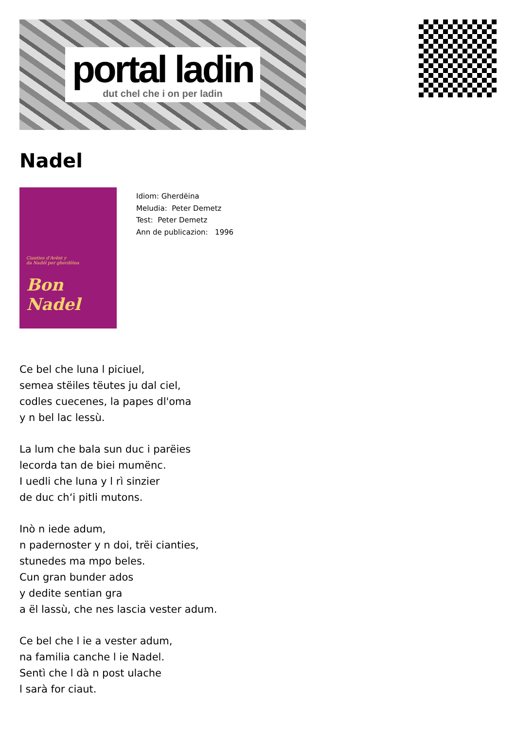portal ladin
dut chel che i on per ladin
Nadel
Cianties d'Avënt y
da Nadél per gherdëina
Bon Nadel
Idiom: Gherdëina
Meludia: Peter Demetz
Test: Peter Demetz
Ann de publicazion: 1996
Ce bel che luna l piciuel,
semea stëiles tëutes ju dal ciel,
codles cuecenes, la papes dl'oma
y n bel lac lessù.
La lum che bala sun duc i parëies
lecorda tan de biei mumënc.
I uedli che luna y l rì sinzier
de duc ch‘i pitli mutons.
Inò n iede adum,
n padernoster y n doi, trëi cianties,
stunedes ma mpo beles.
Cun gran bunder ados
y dedite sentian gra
a ël lassù, che nes lascia vester adum.
Ce bel che l ie a vester adum,
na familia canche l ie Nadel.
Sentì che l dà n post ulache
l sarà for ciaut.